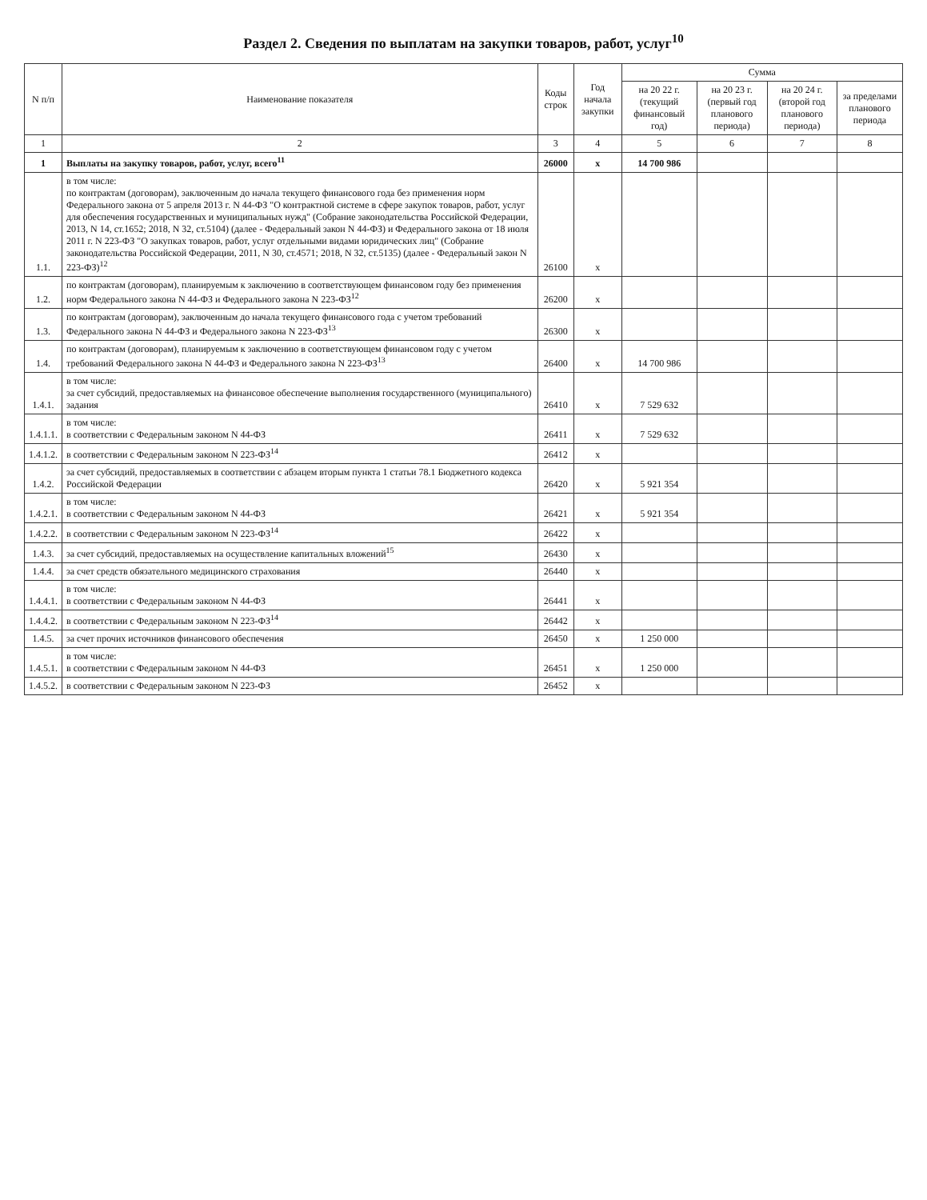Раздел 2. Сведения по выплатам на закупки товаров, работ, услуг<sup>10</sup>
| N п/п | Наименование показателя | Коды строк | Год начала закупки | Сумма | | | |
| --- | --- | --- | --- | --- | --- | --- | --- |
| | | | | на 20 22 г. (текущий финансовый год) | на 20 23 г. (первый год планового периода) | на 20 24 г. (второй год планового периода) | за пределами планового периода |
| 1 | 2 | 3 | 4 | 5 | 6 | 7 | 8 |
| 1 | Выплаты на закупку товаров, работ, услуг, всего<sup>11</sup> | 26000 | x | 14 700 986 | | | |
| 1.1. | в том числе: по контрактам (договорам), заключенным до начала текущего финансового года без применения норм Федерального закона от 5 апреля 2013 г. N 44-ФЗ "О контрактной системе в сфере закупок товаров, работ, услуг для обеспечения государственных и муниципальных нужд" (Собрание законодательства Российской Федерации, 2013, N 14, ст.1652; 2018, N 32, ст.5104) (далее - Федеральный закон N 44-ФЗ) и Федерального закона от 18 июля 2011 г. N 223-ФЗ "О закупках товаров, работ, услуг отдельными видами юридических лиц" (Собрание законодательства Российской Федерации, 2011, N 30, ст.4571; 2018, N 32, ст.5135) (далее - Федеральный закон N 223-ФЗ)<sup>12</sup> | 26100 | x | | | | |
| 1.2. | по контрактам (договорам), планируемым к заключению в соответствующем финансовом году без применения норм Федерального закона N 44-ФЗ и Федерального закона N 223-ФЗ<sup>12</sup> | 26200 | x | | | | |
| 1.3. | по контрактам (договорам), заключенным до начала текущего финансового года с учетом требований Федерального закона N 44-ФЗ и Федерального закона N 223-ФЗ<sup>13</sup> | 26300 | x | | | | |
| 1.4. | по контрактам (договорам), планируемым к заключению в соответствующем финансовом году с учетом требований Федерального закона N 44-ФЗ и Федерального закона N 223-ФЗ<sup>13</sup> | 26400 | x | 14 700 986 | | | |
| 1.4.1. | в том числе: за счет субсидий, предоставляемых на финансовое обеспечение выполнения государственного (муниципального) задания | 26410 | x | 7 529 632 | | | |
| 1.4.1.1. | в том числе: в соответствии с Федеральным законом N 44-ФЗ | 26411 | x | 7 529 632 | | | |
| 1.4.1.2. | в соответствии с Федеральным законом N 223-ФЗ<sup>14</sup> | 26412 | x | | | | |
| 1.4.2. | за счет субсидий, предоставляемых в соответствии с абзацем вторым пункта 1 статьи 78.1 Бюджетного кодекса Российской Федерации | 26420 | x | 5 921 354 | | | |
| 1.4.2.1. | в том числе: в соответствии с Федеральным законом N 44-ФЗ | 26421 | x | 5 921 354 | | | |
| 1.4.2.2. | в соответствии с Федеральным законом N 223-ФЗ<sup>14</sup> | 26422 | x | | | | |
| 1.4.3. | за счет субсидий, предоставляемых на осуществление капитальных вложений<sup>15</sup> | 26430 | x | | | | |
| 1.4.4. | за счет средств обязательного медицинского страхования | 26440 | x | | | | |
| 1.4.4.1. | в том числе: в соответствии с Федеральным законом N 44-ФЗ | 26441 | x | | | | |
| 1.4.4.2. | в соответствии с Федеральным законом N 223-ФЗ<sup>14</sup> | 26442 | x | | | | |
| 1.4.5. | за счет прочих источников финансового обеспечения | 26450 | x | 1 250 000 | | | |
| 1.4.5.1. | в том числе: в соответствии с Федеральным законом N 44-ФЗ | 26451 | x | 1 250 000 | | | |
| 1.4.5.2. | в соответствии с Федеральным законом N 223-ФЗ | 26452 | x | | | | |